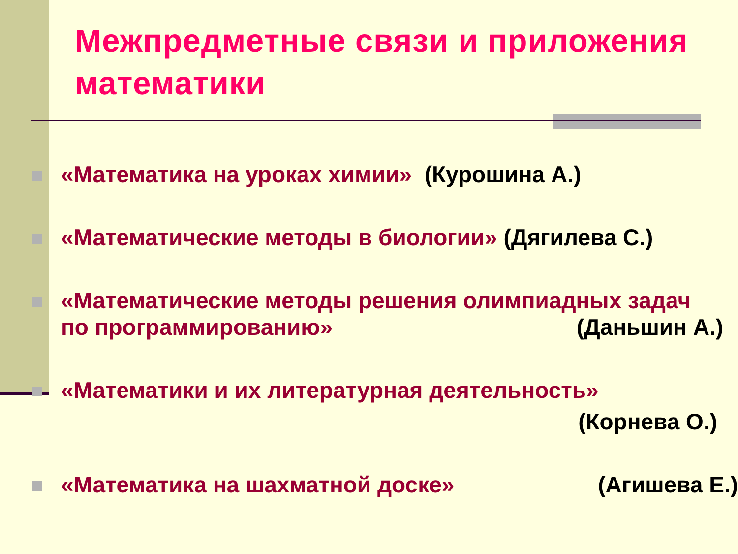Межпредметные связи и приложения математики
«Математика на уроках химии» (Курошина А.)
«Математические методы в биологии» (Дягилева С.)
«Математические методы решения олимпиадных задач по программированию»
(Даньшин А.)
«Математики и их литературная деятельность»
(Корнева О.)
«Математика на шахматной доске»
(Агишева Е.)